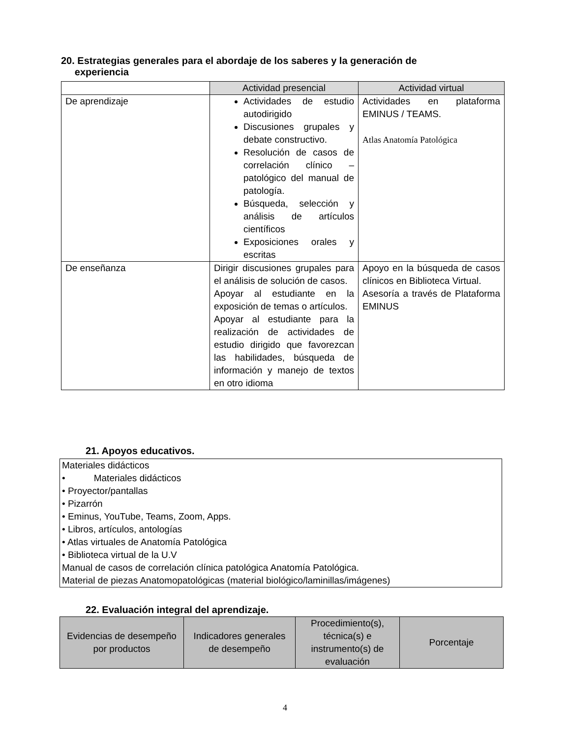20. Estrategias generales para el abordaje de los saberes y la generación de
experiencia
| | Actividad presencial | Actividad virtual |
| --- | --- | --- |
| De aprendizaje | Actividades de estudio autodirigido Discusiones grupales y debate constructivo. Resolución de casos de correlación clínico – patológico del manual de patología. Búsqueda, selección y análisis de artículos científicos Exposiciones orales y escritas | Actividades en plataforma EMINUS / TEAMS. Atlas Anatomía Patológica |
| De enseñanza | Dirigir discusiones grupales para el análisis de solución de casos. Apoyar al estudiante en la exposición de temas o artículos. Apoyar al estudiante para la realización de actividades de estudio dirigido que favorezcan las habilidades, búsqueda de información y manejo de textos en otro idioma | Apoyo en la búsqueda de casos clínicos en Biblioteca Virtual. Asesoría a través de Plataforma EMINUS |
21. Apoyos educativos.
Materiales didácticos
• Materiales didácticos
• Proyector/pantallas
• Pizarrón
• Eminus, YouTube, Teams, Zoom, Apps.
• Libros, artículos, antologías
• Atlas virtuales de Anatomía Patológica
• Biblioteca virtual de la U.V
Manual de casos de correlación clínica patológica Anatomía Patológica.
Material de piezas Anatomopatológicas (material biológico/laminillas/imágenes)
22. Evaluación integral del aprendizaje.
| Evidencias de desempeño por productos | Indicadores generales de desempeño | Procedimiento(s), técnica(s) e instrumento(s) de evaluación | Porcentaje |
| --- | --- | --- | --- |
4